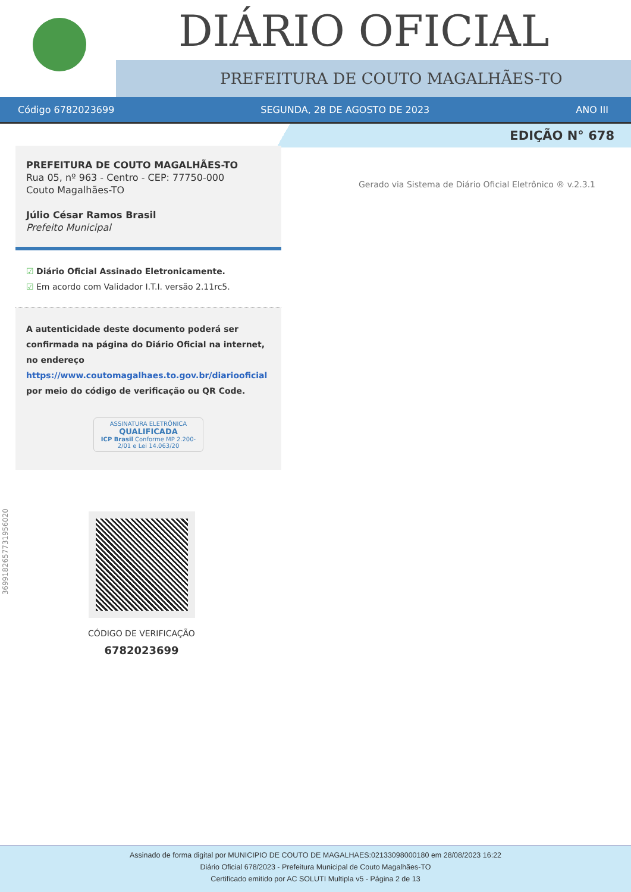DIÁRIO OFICIAL
PREFEITURA DE COUTO MAGALHÃES-TO
Código 6782023699 SEGUNDA, 28 DE AGOSTO DE 2023 ANO III
EDIÇÃO N° 678
Gerado via Sistema de Diário Oficial Eletrônico ® v.2.3.1
PREFEITURA DE COUTO MAGALHÃES-TO
Rua 05, nº 963 - Centro - CEP: 77750-000
Couto Magalhães-TO
Júlio César Ramos Brasil
Prefeito Municipal
☑ Diário Oficial Assinado Eletronicamente.
☑ Em acordo com Validador I.T.I. versão 2.11rc5.
A autenticidade deste documento poderá ser confirmada na página do Diário Oficial na internet, no endereço https://www.coutomagalhaes.to.gov.br/diariooficial por meio do código de verificação ou QR Code.
ASSINATURA ELETRÔNICA
QUALIFICADA
ICP Brasil Conforme MP 2.200-2/01 e Lei 14.063/20
369918265773195602​0
CÓDIGO DE VERIFICAÇÃO
6782023699
Assinado de forma digital por MUNICIPIO DE COUTO DE MAGALHAES:02133098000180 em 28/08/2023 16:22
Diário Oficial 678/2023 - Prefeitura Municipal de Couto Magalhães-TO
Certificado emitido por AC SOLUTI Multipla v5 - Página 2 de 13